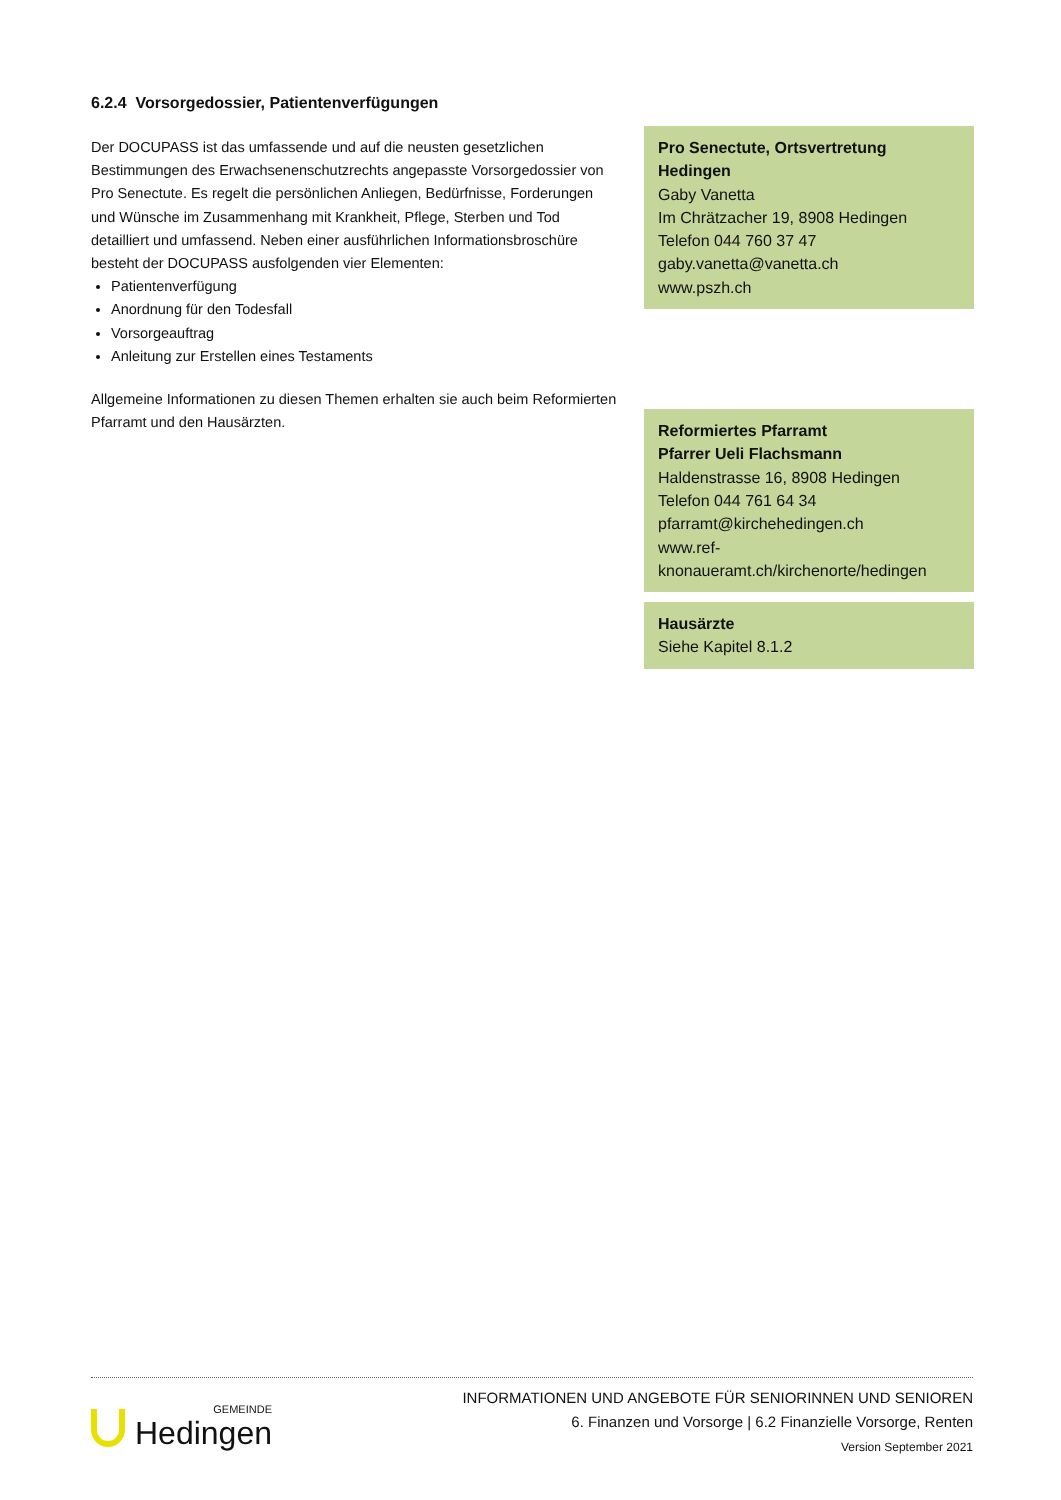6.2.4 Vorsorgedossier, Patientenverfügungen
Der DOCUPASS ist das umfassende und auf die neusten gesetzlichen Bestimmungen des Erwachsenenschutzrechts angepasste Vorsorgedossier von Pro Senectute. Es regelt die persönlichen Anliegen, Bedürfnisse, Forderungen und Wünsche im Zusammenhang mit Krankheit, Pflege, Sterben und Tod detailliert und umfassend. Neben einer ausführlichen Informationsbroschüre besteht der DOCUPASS ausfolgenden vier Elementen:
Patientenverfügung
Anordnung für den Todesfall
Vorsorgeauftrag
Anleitung zur Erstellen eines Testaments
Allgemeine Informationen zu diesen Themen erhalten sie auch beim Reformierten Pfarramt und den Hausärzten.
Pro Senectute, Ortsvertretung Hedingen
Gaby Vanetta
Im Chrätzacher 19, 8908 Hedingen
Telefon 044 760 37 47
gaby.vanetta@vanetta.ch
www.pszh.ch
Reformiertes Pfarramt
Pfarrer Ueli Flachsmann
Haldenstrasse 16, 8908 Hedingen
Telefon 044 761 64 34
pfarramt@kirchehedingen.ch
www.ref-
knonaueramt.ch/kirchenorte/hedingen
Hausärzte
Siehe Kapitel 8.1.2
GEMEINDE
Hedingen
INFORMATIONEN UND ANGEBOTE FÜR SENIORINNEN UND SENIOREN
6. Finanzen und Vorsorge | 6.2 Finanzielle Vorsorge, Renten
Version September 2021